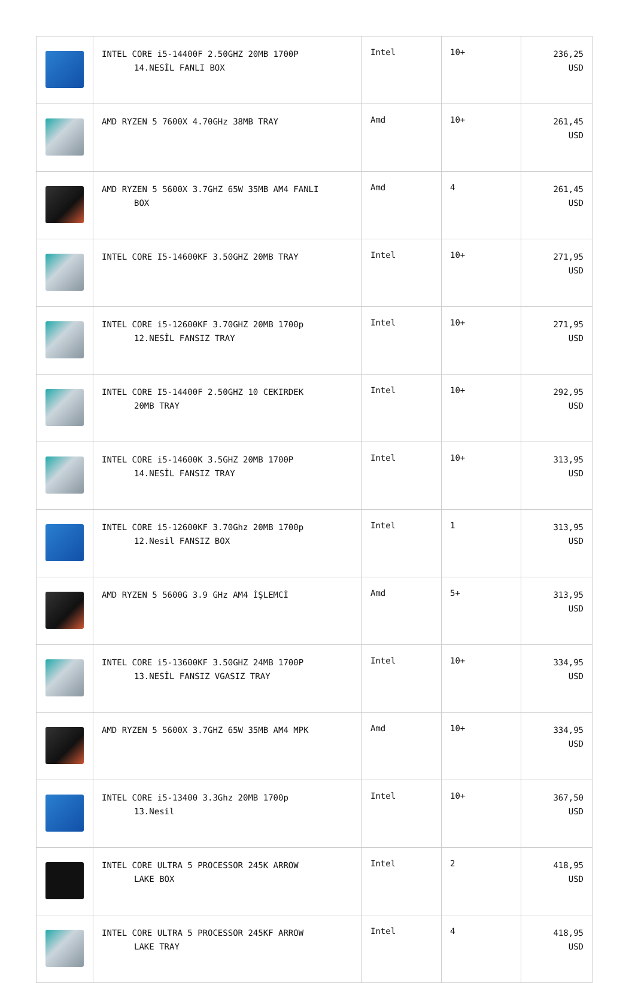| | INTEL CORE i5-14400F 2.50GHZ 20MB 1700P 14.NESİL FANLI BOX | Intel | 10+ | 236,25 USD |
| | AMD RYZEN 5 7600X 4.70GHz 38MB TRAY | Amd | 10+ | 261,45 USD |
| | AMD RYZEN 5 5600X 3.7GHZ 65W 35MB AM4 FANLI BOX | Amd | 4 | 261,45 USD |
| | INTEL CORE I5-14600KF 3.50GHZ 20MB TRAY | Intel | 10+ | 271,95 USD |
| | INTEL CORE i5-12600KF 3.70GHZ 20MB 1700p 12.NESİL FANSIZ TRAY | Intel | 10+ | 271,95 USD |
| | INTEL CORE I5-14400F 2.50GHZ 10 CEKIRDEK 20MB TRAY | Intel | 10+ | 292,95 USD |
| | INTEL CORE i5-14600K 3.5GHZ 20MB 1700P 14.NESİL FANSIZ TRAY | Intel | 10+ | 313,95 USD |
| | INTEL CORE i5-12600KF 3.70Ghz 20MB 1700p 12.Nesil FANSIZ BOX | Intel | 1 | 313,95 USD |
| | AMD RYZEN 5 5600G 3.9 GHz AM4 İŞLEMCİ | Amd | 5+ | 313,95 USD |
| | INTEL CORE i5-13600KF 3.50GHZ 24MB 1700P 13.NESİL FANSIZ VGASIZ TRAY | Intel | 10+ | 334,95 USD |
| | AMD RYZEN 5 5600X 3.7GHZ 65W 35MB AM4 MPK | Amd | 10+ | 334,95 USD |
| | INTEL CORE i5-13400 3.3Ghz 20MB 1700p 13.Nesil | Intel | 10+ | 367,50 USD |
| | INTEL CORE ULTRA 5 PROCESSOR 245K ARROW LAKE BOX | Intel | 2 | 418,95 USD |
| | INTEL CORE ULTRA 5 PROCESSOR 245KF ARROW LAKE TRAY | Intel | 4 | 418,95 USD |